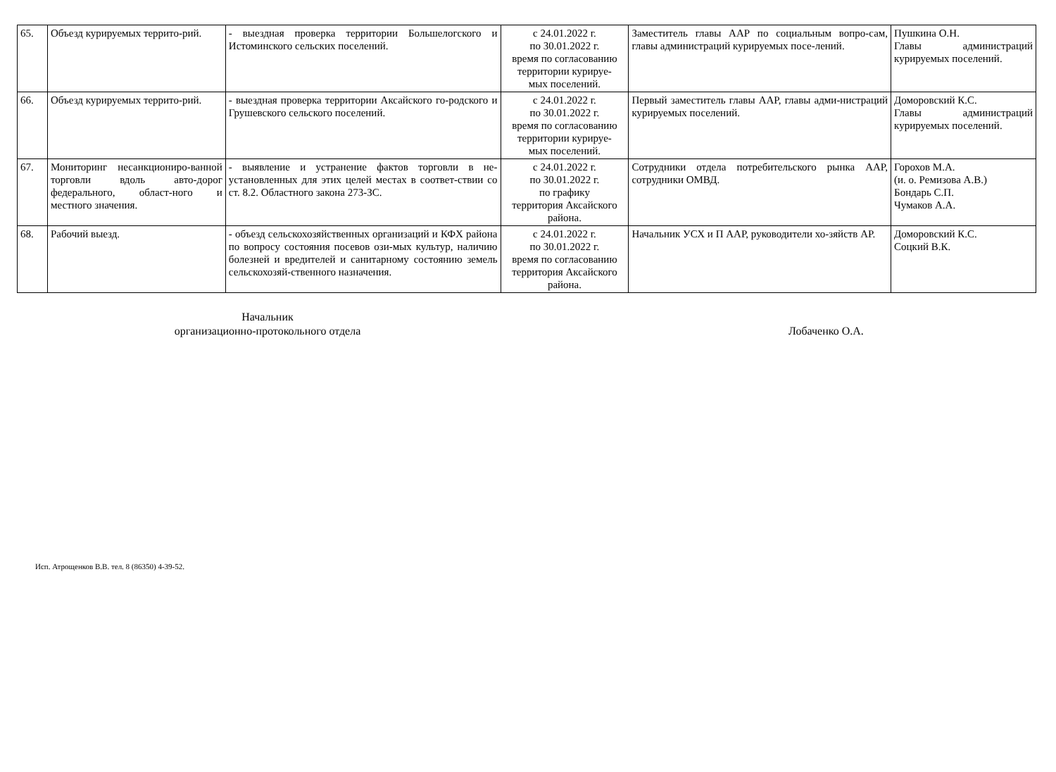| 65. | Объезд курируемых террито-рий. | - выездная проверка территории Большелогского и Истоминского сельских поселений. | с 24.01.2022 г. по 30.01.2022 г. время по согласованию территории курируе- мых поселений. | Заместитель главы ААР по социальным вопро-сам, главы администраций курируемых посе-лений. | Пушкина О.Н. Главы администраций курируемых поселений. |
| 66. | Объезд курируемых террито-рий. | - выездная проверка территории Аксайского го-родского и Грушевского сельского поселений. | с 24.01.2022 г. по 30.01.2022 г. время по согласованию территории курируе- мых поселений. | Первый заместитель главы ААР, главы адми-нистраций курируемых поселений. | Доморовский К.С. Главы администраций курируемых поселений. |
| 67. | Мониторинг несанкциониро-ванной торговли вдоль авто-дорог федерального, област-ного и местного значения. | - выявление и устранение фактов торговли в не-установленных для этих целей местах в соответ-ствии со ст. 8.2. Областного закона 273-ЗС. | с 24.01.2022 г. по 30.01.2022 г. по графику территория Аксайского района. | Сотрудники отдела потребительского рынка ААР, сотрудники ОМВД. | Горохов М.А. (и. о. Ремизова А.В.) Бондарь С.П. Чумаков А.А. |
| 68. | Рабочий выезд. | - объезд сельскохозяйственных организаций и КФХ района по вопросу состояния посевов ози-мых культур, наличию болезней и вредителей и санитарному состоянию земель сельскохозяй-ственного назначения. | с 24.01.2022 г. по 30.01.2022 г. время по согласованию территория Аксайского района. | Начальник УСХ и П ААР, руководители хо-зяйств АР. | Доморовский К.С. Соцкий В.К. |
Начальник
организационно-протокольного отдела
Лобаченко О.А.
Исп. Атрощенков В.В. тел. 8 (86350) 4-39-52.